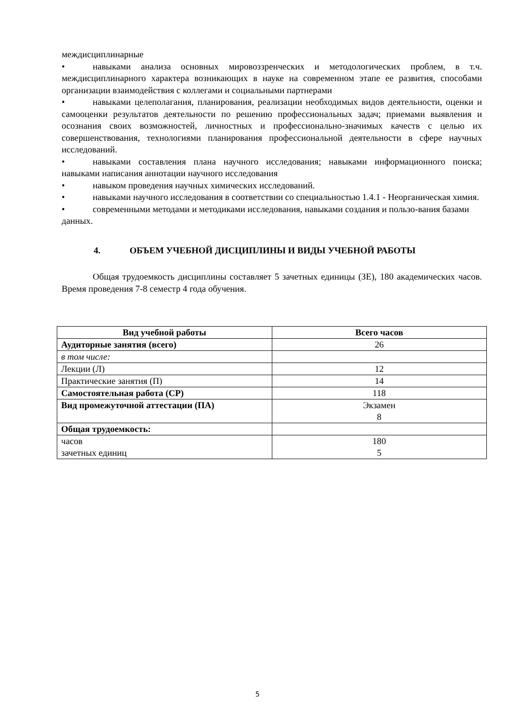междисциплинарные
• навыками анализа основных мировоззренческих и методологических проблем, в т.ч. междисциплинарного характера возникающих в науке на современном этапе ее развития, способами организации взаимодействия с коллегами и социальными партнерами
• навыками целеполагания, планирования, реализации необходимых видов деятельности, оценки и самооценки результатов деятельности по решению профессиональных задач; приемами выявления и осознания своих возможностей, личностных и профессионально-значимых качеств с целью их совершенствования, технологиями планирования профессиональной деятельности в сфере научных исследований.
• навыками составления плана научного исследования; навыками информационного поиска; навыками написания аннотации научного исследования
• навыком проведения научных химических исследований.
• навыками научного исследования в соответствии со специальностью 1.4.1 - Неорганическая химия.
• современными методами и методиками исследования, навыками создания и пользо-вания базами данных.
4. ОБЪЕМ УЧЕБНОЙ ДИСЦИПЛИНЫ И ВИДЫ УЧЕБНОЙ РАБОТЫ
Общая трудоемкость дисциплины составляет 5 зачетных единицы (ЗЕ), 180 академических часов. Время проведения 7-8 семестр 4 года обучения.
| Вид учебной работы | Всего часов |
| --- | --- |
| Аудиторные занятия (всего) | 26 |
| в том числе: | |
| Лекции (Л) | 12 |
| Практические занятия (П) | 14 |
| Самостоятельная работа (СР) | 118 |
| Вид промежуточной аттестации (ПА) | Экзамен 8 |
| Общая трудоемкость: | |
| часов зачетных единиц | 180 5 |
5